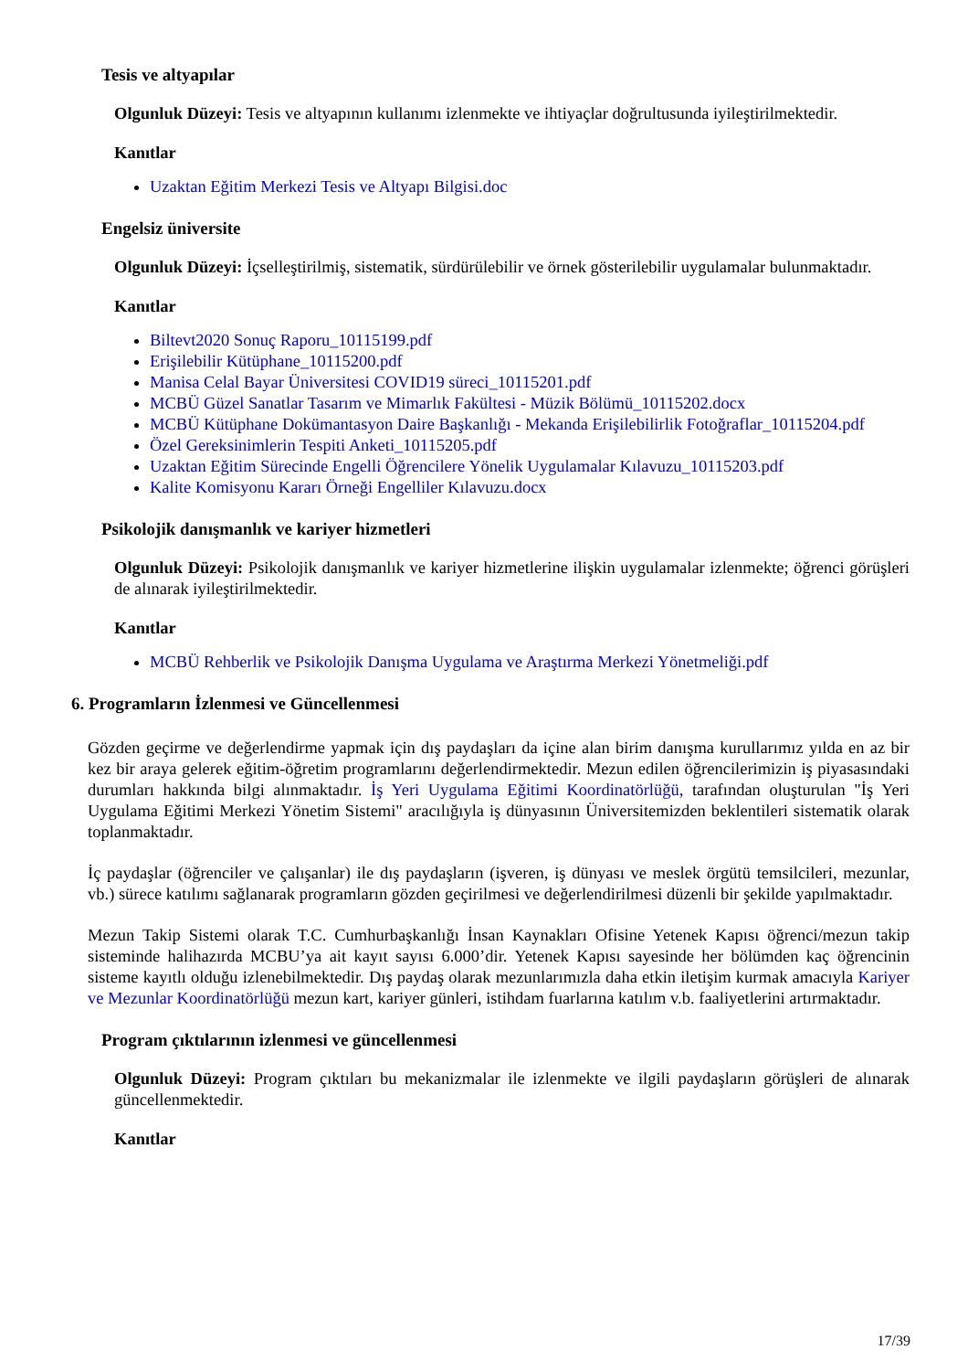Tesis ve altyapılar
Olgunluk Düzeyi: Tesis ve altyapının kullanımı izlenmekte ve ihtiyaçlar doğrultusunda iyileştirilmektedir.
Kanıtlar
Uzaktan Eğitim Merkezi Tesis ve Altyapı Bilgisi.doc
Engelsiz üniversite
Olgunluk Düzeyi: İçselleştirilmiş, sistematik, sürdürülebilir ve örnek gösterilebilir uygulamalar bulunmaktadır.
Kanıtlar
Biltevt2020 Sonuç Raporu_10115199.pdf
Erişilebilir Kütüphane_10115200.pdf
Manisa Celal Bayar Üniversitesi COVID19 süreci_10115201.pdf
MCBÜ Güzel Sanatlar Tasarım ve Mimarlık Fakültesi - Müzik Bölümü_10115202.docx
MCBÜ Kütüphane Dokümantasyon Daire Başkanlığı - Mekanda Erişilebilirlik Fotoğraflar_10115204.pdf
Özel Gereksinimlerin Tespiti Anketi_10115205.pdf
Uzaktan Eğitim Sürecinde Engelli Öğrencilere Yönelik Uygulamalar Kılavuzu_10115203.pdf
Kalite Komisyonu Kararı Örneği Engelliler Kılavuzu.docx
Psikolojik danışmanlık ve kariyer hizmetleri
Olgunluk Düzeyi: Psikolojik danışmanlık ve kariyer hizmetlerine ilişkin uygulamalar izlenmekte; öğrenci görüşleri de alınarak iyileştirilmektedir.
Kanıtlar
MCBÜ Rehberlik ve Psikolojik Danışma Uygulama ve Araştırma Merkezi Yönetmeliği.pdf
6. Programların İzlenmesi ve Güncellenmesi
Gözden geçirme ve değerlendirme yapmak için dış paydaşları da içine alan birim danışma kurullarımız yılda en az bir kez bir araya gelerek eğitim-öğretim programlarını değerlendirmektedir. Mezun edilen öğrencilerimizin iş piyasasındaki durumları hakkında bilgi alınmaktadır. İş Yeri Uygulama Eğitimi Koordinatörlüğü, tarafından oluşturulan "İş Yeri Uygulama Eğitimi Merkezi Yönetim Sistemi" aracılığıyla iş dünyasının Üniversitemizden beklentileri sistematik olarak toplanmaktadır.
İç paydaşlar (öğrenciler ve çalışanlar) ile dış paydaşların (işveren, iş dünyası ve meslek örgütü temsilcileri, mezunlar, vb.) sürece katılımı sağlanarak programların gözden geçirilmesi ve değerlendirilmesi düzenli bir şekilde yapılmaktadır.
Mezun Takip Sistemi olarak T.C. Cumhurbaşkanlığı İnsan Kaynakları Ofisine Yetenek Kapısı öğrenci/mezun takip sisteminde halihazırda MCBU’ya ait kayıt sayısı 6.000’dir. Yetenek Kapısı sayesinde her bölümden kaç öğrencinin sisteme kayıtlı olduğu izlenebilmektedir. Dış paydaş olarak mezunlarımızla daha etkin iletişim kurmak amacıyla Kariyer ve Mezunlar Koordinatörlüğü mezun kart, kariyer günleri, istihdam fuarlarına katılım v.b. faaliyetlerini artırmaktadır.
Program çıktılarının izlenmesi ve güncellenmesi
Olgunluk Düzeyi: Program çıktıları bu mekanizmalar ile izlenmekte ve ilgili paydaşların görüşleri de alınarak güncellenmektedir.
Kanıtlar
17/39